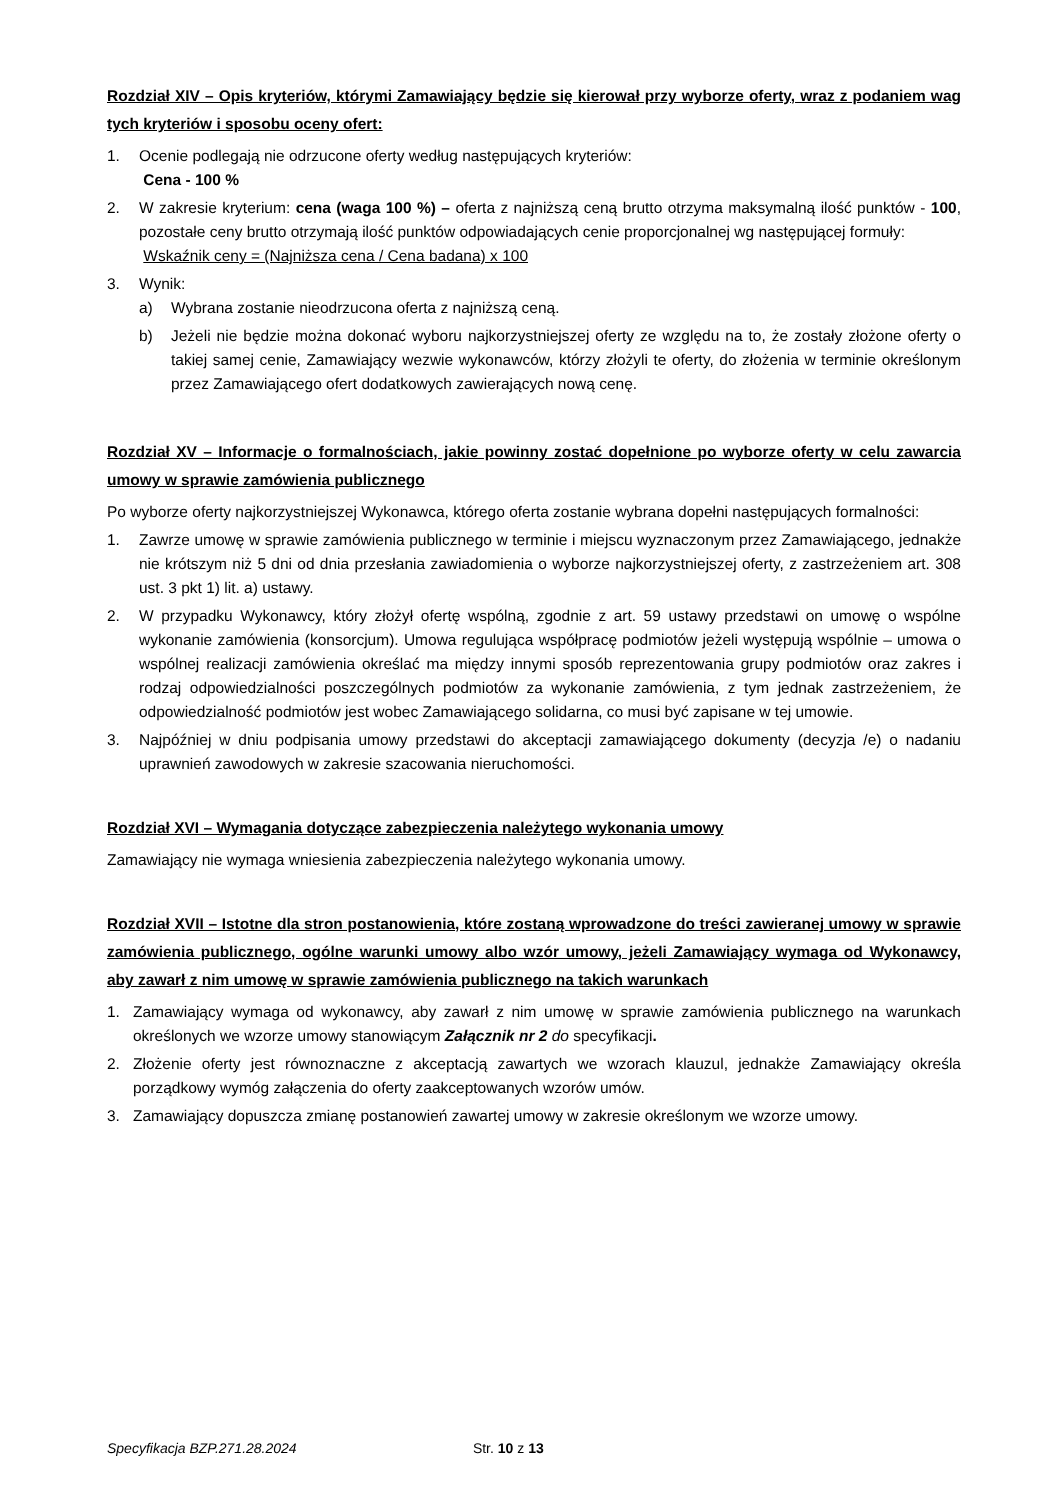Rozdział XIV – Opis kryteriów, którymi Zamawiający będzie się kierował przy wyborze oferty, wraz z podaniem wag tych kryteriów i sposobu oceny ofert:
1. Ocenie podlegają nie odrzucone oferty według następujących kryteriów:
Cena - 100 %
2. W zakresie kryterium: cena (waga 100 %) – oferta z najniższą ceną brutto otrzyma maksymalną ilość punktów - 100, pozostałe ceny brutto otrzymają ilość punktów odpowiadających cenie proporcjonalnej wg następującej formuły:
Wskaźnik ceny = (Najniższa cena / Cena badana) x 100
3. Wynik:
a) Wybrana zostanie nieodrzucona oferta z najniższą ceną.
b) Jeżeli nie będzie można dokonać wyboru najkorzystniejszej oferty ze względu na to, że zostały złożone oferty o takiej samej cenie, Zamawiający wezwie wykonawców, którzy złożyli te oferty, do złożenia w terminie określonym przez Zamawiającego ofert dodatkowych zawierających nową cenę.
Rozdział XV – Informacje o formalnościach, jakie powinny zostać dopełnione po wyborze oferty w celu zawarcia umowy w sprawie zamówienia publicznego
Po wyborze oferty najkorzystniejszej Wykonawca, którego oferta zostanie wybrana dopełni następujących formalności:
1. Zawrze umowę w sprawie zamówienia publicznego w terminie i miejscu wyznaczonym przez Zamawiającego, jednakże nie krótszym niż 5 dni od dnia przesłania zawiadomienia o wyborze najkorzystniejszej oferty, z zastrzeżeniem art. 308 ust. 3 pkt 1) lit. a) ustawy.
2. W przypadku Wykonawcy, który złożył ofertę wspólną, zgodnie z art. 59 ustawy przedstawi on umowę o wspólne wykonanie zamówienia (konsorcjum). Umowa regulująca współpracę podmiotów jeżeli występują wspólnie – umowa o wspólnej realizacji zamówienia określać ma między innymi sposób reprezentowania grupy podmiotów oraz zakres i rodzaj odpowiedzialności poszczególnych podmiotów za wykonanie zamówienia, z tym jednak zastrzeżeniem, że odpowiedzialność podmiotów jest wobec Zamawiającego solidarna, co musi być zapisane w tej umowie.
3. Najpóźniej w dniu podpisania umowy przedstawi do akceptacji zamawiającego dokumenty (decyzja /e) o nadaniu uprawnień zawodowych w zakresie szacowania nieruchomości.
Rozdział XVI – Wymagania dotyczące zabezpieczenia należytego wykonania umowy
Zamawiający nie wymaga wniesienia zabezpieczenia należytego wykonania umowy.
Rozdział XVII – Istotne dla stron postanowienia, które zostaną wprowadzone do treści zawieranej umowy w sprawie zamówienia publicznego, ogólne warunki umowy albo wzór umowy, jeżeli Zamawiający wymaga od Wykonawcy, aby zawarł z nim umowę w sprawie zamówienia publicznego na takich warunkach
1. Zamawiający wymaga od wykonawcy, aby zawarł z nim umowę w sprawie zamówienia publicznego na warunkach określonych we wzorze umowy stanowiącym Załącznik nr 2 do specyfikacji.
2. Złożenie oferty jest równoznaczne z akceptacją zawartych we wzorach klauzul, jednakże Zamawiający określa porządkowy wymóg załączenia do oferty zaakceptowanych wzorów umów.
3. Zamawiający dopuszcza zmianę postanowień zawartej umowy w zakresie określonym we wzorze umowy.
Specyfikacja BZP.271.28.2024 Str. 10 z 13